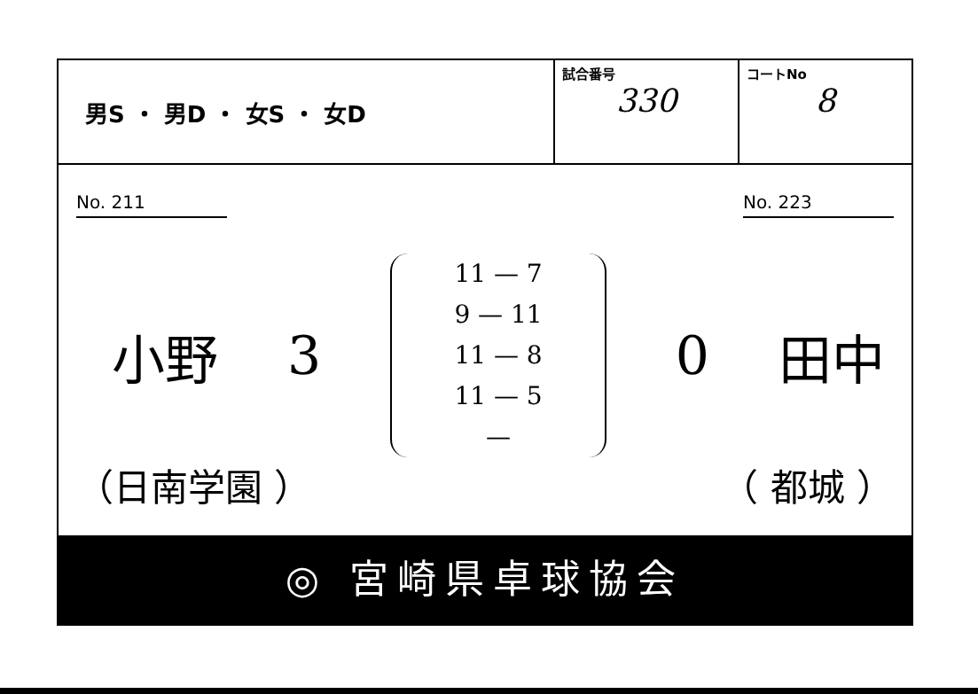| 男S ・ 男D ・ 女S ・ 女D | 試合番号 330 | コートNo 8 |
No. 211 No. 223
小野 3
11 — 7
9 — 11
11 — 8
11 — 5
—
0 田中
（日南学園 ） （ 都城 ）
◎ 宮崎県卓球協会